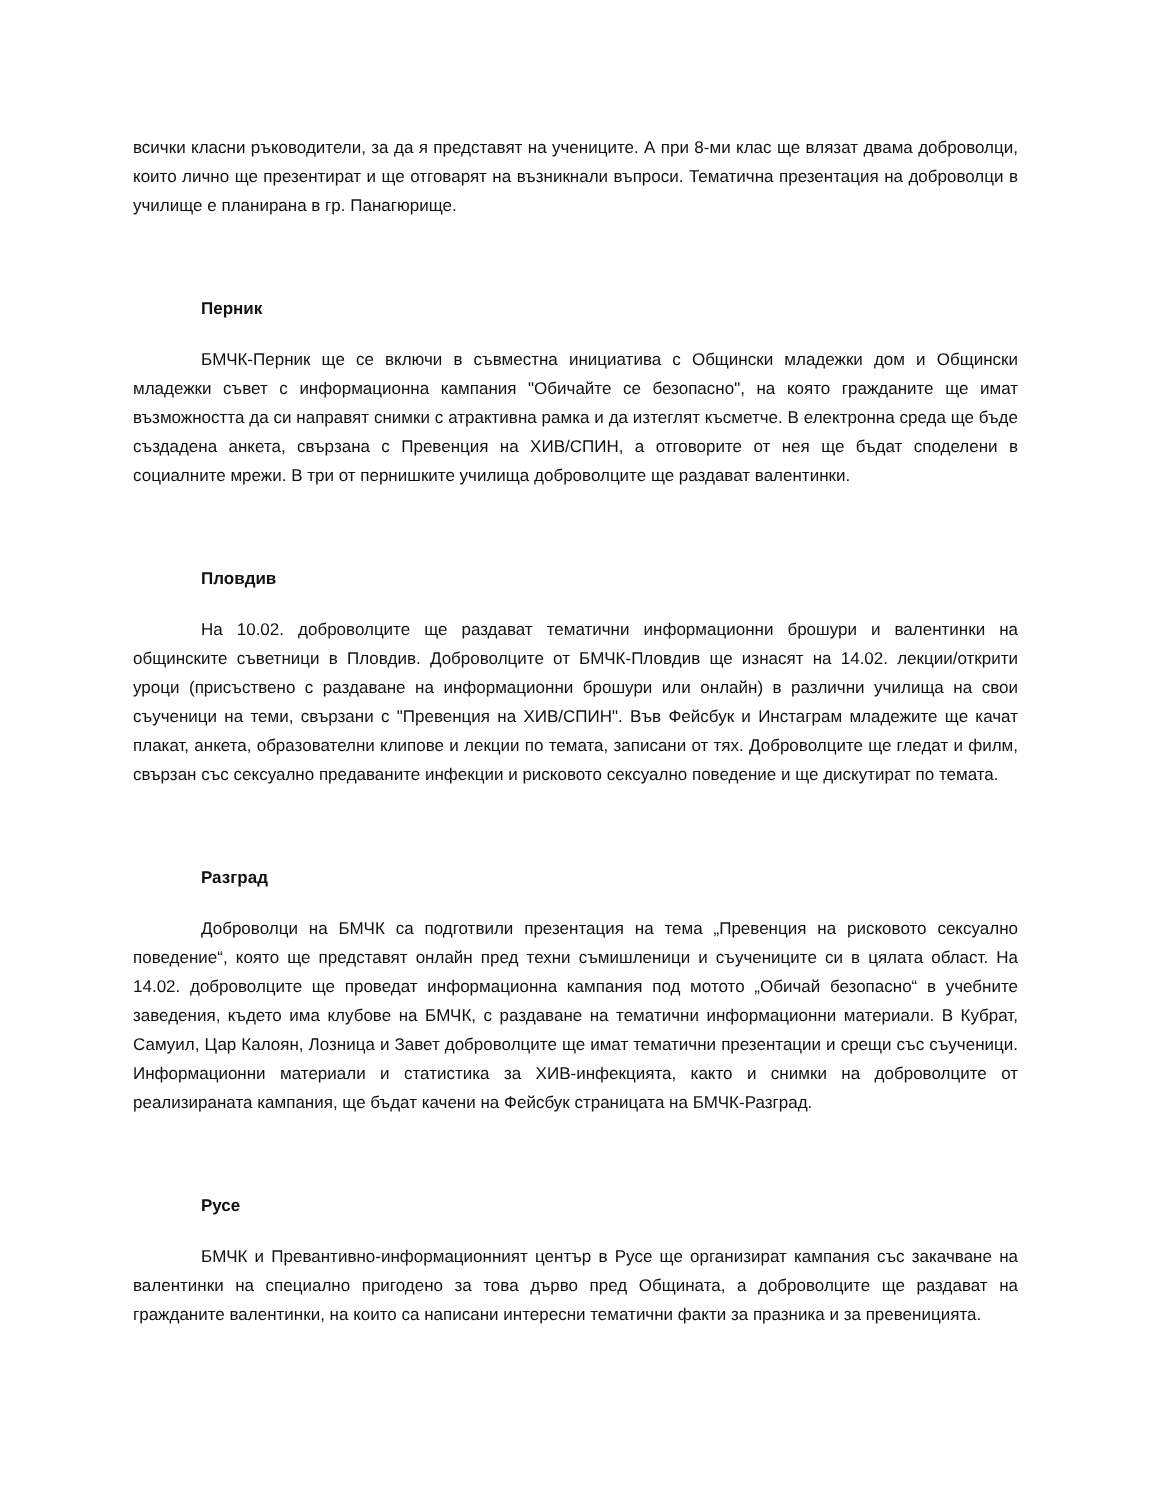всички класни ръководители, за да я представят на учениците. А при 8-ми клас ще влязат двама доброволци, които лично ще презентират и ще отговарят на възникнали въпроси. Тематична презентация на доброволци в училище е планирана в гр. Панагюрище.
Перник
БМЧК-Перник ще се включи в съвместна инициатива с Общински младежки дом и Общински младежки съвет с информационна кампания "Обичайте се безопасно", на която гражданите ще имат възможността да си направят снимки с атрактивна рамка и да изтеглят късметче. В електронна среда ще бъде създадена анкета, свързана с Превенция на ХИВ/СПИН, а отговорите от нея ще бъдат споделени в социалните мрежи. В три от пернишките училища доброволците ще раздават валентинки.
Пловдив
На 10.02. доброволците ще раздават тематични информационни брошури и валентинки на общинските съветници в Пловдив. Доброволците от БМЧК-Пловдив ще изнасят на 14.02. лекции/открити уроци (присъствено с раздаване на информационни брошури или онлайн) в различни училища на свои съученици на теми, свързани с "Превенция на ХИВ/СПИН". Във Фейсбук и Инстаграм младежите ще качат плакат, анкета, образователни клипове и лекции по темата, записани от тях. Доброволците ще гледат и филм, свързан със сексуално предаваните инфекции и рисковото сексуално поведение и ще дискутират по темата.
Разград
Доброволци на БМЧК са подготвили презентация на тема „Превенция на рисковото сексуално поведение“, която ще представят онлайн пред техни съмишленици и съучениците си в цялата област. На 14.02. доброволците ще проведат информационна кампания под мотото „Обичай безопасно“ в учебните заведения, където има клубове на БМЧК, с раздаване на тематични информационни материали. В Кубрат, Самуил, Цар Калоян, Лозница и Завет доброволците ще имат тематични презентации и срещи със съученици. Информационни материали и статистика за ХИВ-инфекцията, както и снимки на доброволците от реализираната кампания, ще бъдат качени на Фейсбук страницата на БМЧК-Разград.
Русе
БМЧК и Превантивно-информационният център в Русе ще организират кампания със закачване на валентинки на специално пригодено за това дърво пред Общината, а доброволците ще раздават на гражданите валентинки, на които са написани интересни тематични факти за празника и за превеницията.